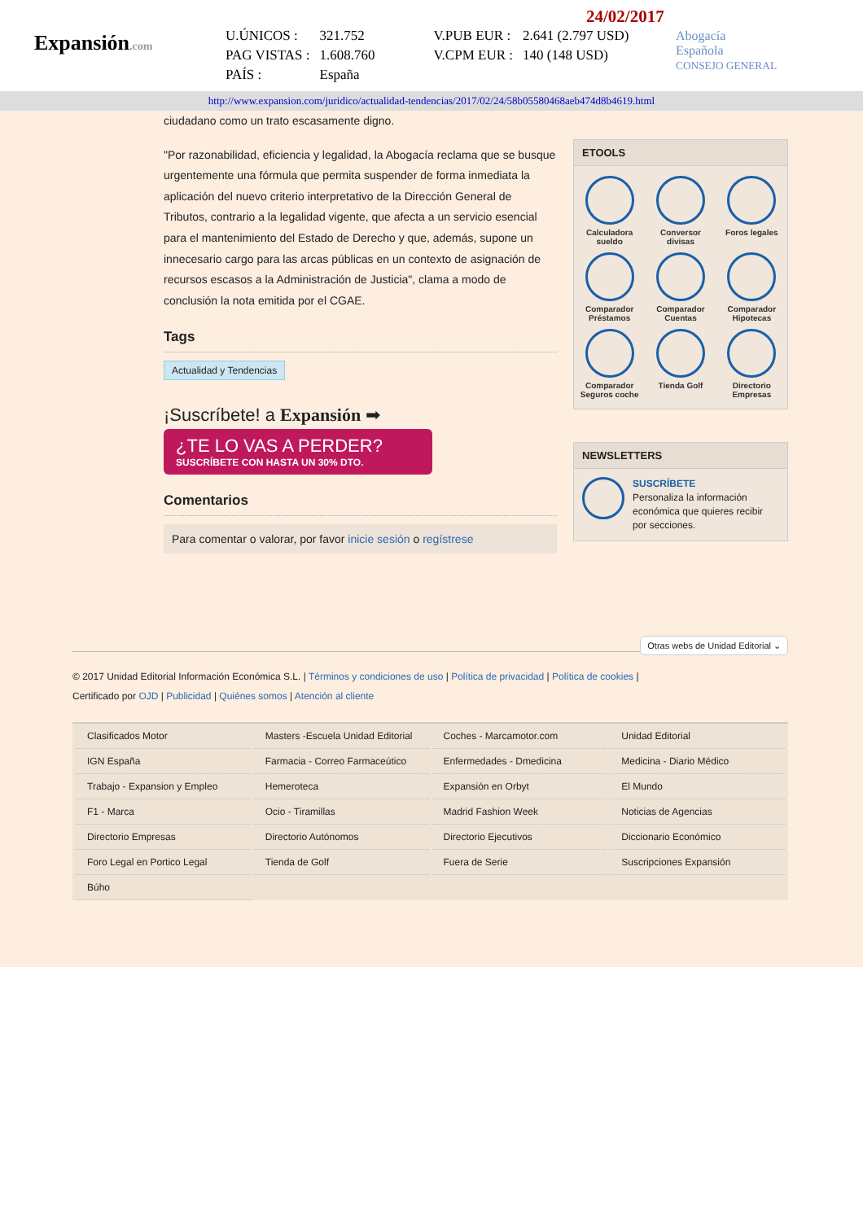Expansión.com
24/02/2017
| U.ÚNICOS : | 321.752 | V.PUB EUR : | 2.641 (2.797 USD) |
| PAG VISTAS : | 1.608.760 | V.CPM EUR : | 140 (148 USD) |
| PAÍS : | España | | |
Abogacía
Española
CONSEJO GENERAL
http://www.expansion.com/juridico/actualidad-tendencias/2017/02/24/58b05580468aeb474d8b4619.html
ciudadano como un trato escasamente digno.
"Por razonabilidad, eficiencia y legalidad, la Abogacía reclama que se busque urgentemente una fórmula que permita suspender de forma inmediata la aplicación del nuevo criterio interpretativo de la Dirección General de Tributos, contrario a la legalidad vigente, que afecta a un servicio esencial para el mantenimiento del Estado de Derecho y que, además, supone un innecesario cargo para las arcas públicas en un contexto de asignación de recursos escasos a la Administración de Justicia", clama a modo de conclusión la nota emitida por el CGAE.
Tags
Actualidad y Tendencias
¡Suscríbete! a Expansión ➡
¿TE LO VAS A PERDER?
SUSCRÍBETE CON HASTA UN 30% DTO.
Comentarios
Para comentar o valorar, por favor inicie sesión o regístrese
ETOOLS
Calculadora sueldo
Conversor divisas
Foros legales
Comparador Préstamos
Comparador Cuentas
Comparador Hipotecas
Comparador Seguros coche
Tienda Golf
Directorio Empresas
NEWSLETTERS
SUSCRÍBETE
Personaliza la información económica que quieres recibir por secciones.
Otras webs de Unidad Editorial ⌄
© 2017 Unidad Editorial Información Económica S.L. | Términos y condiciones de uso | Política de privacidad | Política de cookies |
Certificado por OJD | Publicidad | Quiénes somos | Atención al cliente
| Clasificados Motor | Masters -Escuela Unidad Editorial | Coches - Marcamotor.com | Unidad Editorial |
| IGN España | Farmacia - Correo Farmaceútico | Enfermedades - Dmedicina | Medicina - Diario Médico |
| Trabajo - Expansion y Empleo | Hemeroteca | Expansión en Orbyt | El Mundo |
| F1 - Marca | Ocio - Tiramillas | Madrid Fashion Week | Noticias de Agencias |
| Directorio Empresas | Directorio Autónomos | Directorio Ejecutivos | Diccionario Económico |
| Foro Legal en Portico Legal | Tienda de Golf | Fuera de Serie | Suscripciones Expansión |
| Búho | | | |